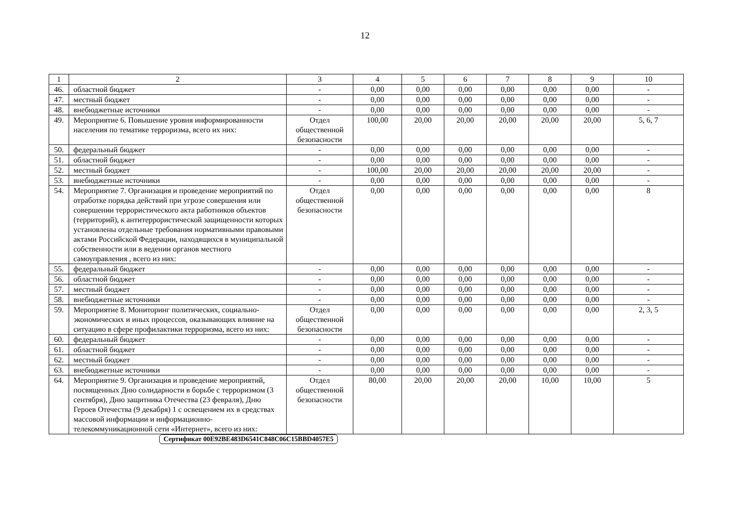12
| 1 | 2 | 3 | 4 | 5 | 6 | 7 | 8 | 9 | 10 |
| --- | --- | --- | --- | --- | --- | --- | --- | --- | --- |
| 46. | областной бюджет | - | 0,00 | 0,00 | 0,00 | 0,00 | 0,00 | 0,00 | - |
| 47. | местный бюджет | - | 0,00 | 0,00 | 0,00 | 0,00 | 0,00 | 0,00 | - |
| 48. | внебюджетные источники | - | 0,00 | 0,00 | 0,00 | 0,00 | 0,00 | 0,00 | - |
| 49. | Мероприятие 6. Повышение уровня информированности населения по тематике терроризма, всего их них: | Отдел общественной безопасности | 100,00 | 20,00 | 20,00 | 20,00 | 20,00 | 20,00 | 5, 6, 7 |
| 50. | федеральный бюджет | - | 0,00 | 0,00 | 0,00 | 0,00 | 0,00 | 0,00 | - |
| 51. | областной бюджет | - | 0,00 | 0,00 | 0,00 | 0,00 | 0,00 | 0,00 | - |
| 52. | местный бюджет | - | 100,00 | 20,00 | 20,00 | 20,00 | 20,00 | 20,00 | - |
| 53. | внебюджетные источники | - | 0,00 | 0,00 | 0,00 | 0,00 | 0,00 | 0,00 | - |
| 54. | Мероприятие 7. Организация и проведение мероприятий по отработке порядка действий при угрозе совершения или совершении террористического акта работников объектов (территорий), к антитеррористической защищенности которых установлены отдельные требования нормативными правовыми актами Российской Федерации, находящихся в муниципальной собственности или в ведении органов местного самоуправления , всего из них: | Отдел общественной безопасности | 0,00 | 0,00 | 0,00 | 0,00 | 0,00 | 0,00 | 8 |
| 55. | федеральный бюджет | - | 0,00 | 0,00 | 0,00 | 0,00 | 0,00 | 0,00 | - |
| 56. | областной бюджет | - | 0,00 | 0,00 | 0,00 | 0,00 | 0,00 | 0,00 | - |
| 57. | местный бюджет | - | 0,00 | 0,00 | 0,00 | 0,00 | 0,00 | 0,00 | - |
| 58. | внебюджетные источники | - | 0,00 | 0,00 | 0,00 | 0,00 | 0,00 | 0,00 | - |
| 59. | Мероприятие 8. Мониторинг политических, социально-экономических и иных процессов, оказывающих влияние на ситуацию в сфере профилактики терроризма, всего из них: | Отдел общественной безопасности | 0,00 | 0,00 | 0,00 | 0,00 | 0,00 | 0,00 | 2, 3, 5 |
| 60. | федеральный бюджет | - | 0,00 | 0,00 | 0,00 | 0,00 | 0,00 | 0,00 | - |
| 61. | областной бюджет | - | 0,00 | 0,00 | 0,00 | 0,00 | 0,00 | 0,00 | - |
| 62. | местный бюджет | - | 0,00 | 0,00 | 0,00 | 0,00 | 0,00 | 0,00 | - |
| 63. | внебюджетные источники | - | 0,00 | 0,00 | 0,00 | 0,00 | 0,00 | 0,00 | - |
| 64. | Мероприятие 9. Организация и проведение мероприятий, посвященных Дню солидарности в борьбе с терроризмом (3 сентября), Дню защитника Отечества (23 февраля), Дню Героев Отечества (9 декабря) 1 с освещением их в средствах массовой информации и информационно-телекоммуникационной сети «Интернет», всего из них: | Отдел общественной безопасности | 80,00 | 20,00 | 20,00 | 20,00 | 10,00 | 10,00 | 5 |
Сертификат 00E92BE483D6541C848C06C15BBD4057E5